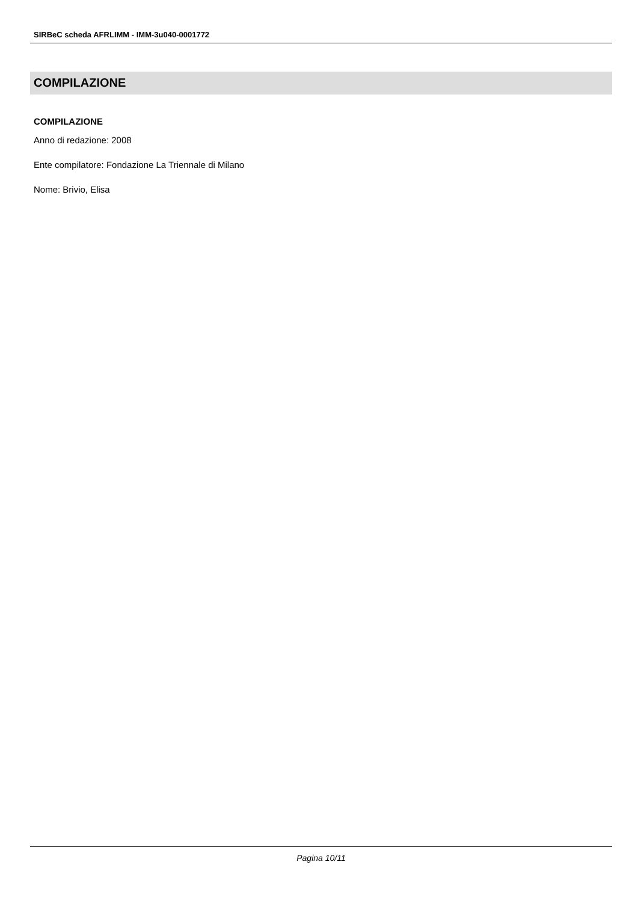SIRBeC scheda AFRLIMM - IMM-3u040-0001772
COMPILAZIONE
COMPILAZIONE
Anno di redazione: 2008
Ente compilatore: Fondazione La Triennale di Milano
Nome: Brivio, Elisa
Pagina 10/11